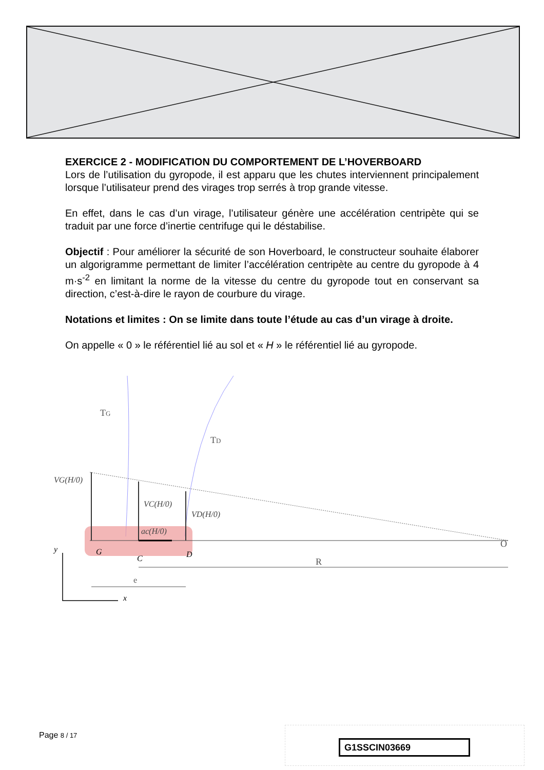EXERCICE 2 - MODIFICATION DU COMPORTEMENT DE L’HOVERBOARD
Lors de l’utilisation du gyropode, il est apparu que les chutes interviennent principalement lorsque l’utilisateur prend des virages trop serrés à trop grande vitesse.
En effet, dans le cas d’un virage, l’utilisateur génère une accélération centripète qui se traduit par une force d’inertie centrifuge qui le déstabilise.
Objectif : Pour améliorer la sécurité de son Hoverboard, le constructeur souhaite élaborer un algorigramme permettant de limiter l’accélération centripète au centre du gyropode à 4 m·s<sup>-2</sup> en limitant la norme de la vitesse du centre du gyropode tout en conservant sa direction, c’est-à-dire le rayon de courbure du virage.
Notations et limites : On se limite dans toute l’étude au cas d’un virage à droite.
On appelle « 0 » le référentiel lié au sol et « H » le référentiel lié au gyropode.
TG
TD
VG(H/0)
VC(H/0)
VD(H/0)
ac(H/0)
G
C
D
O
R
e
y
x
Page 8 / 17
G1SSCIN03669